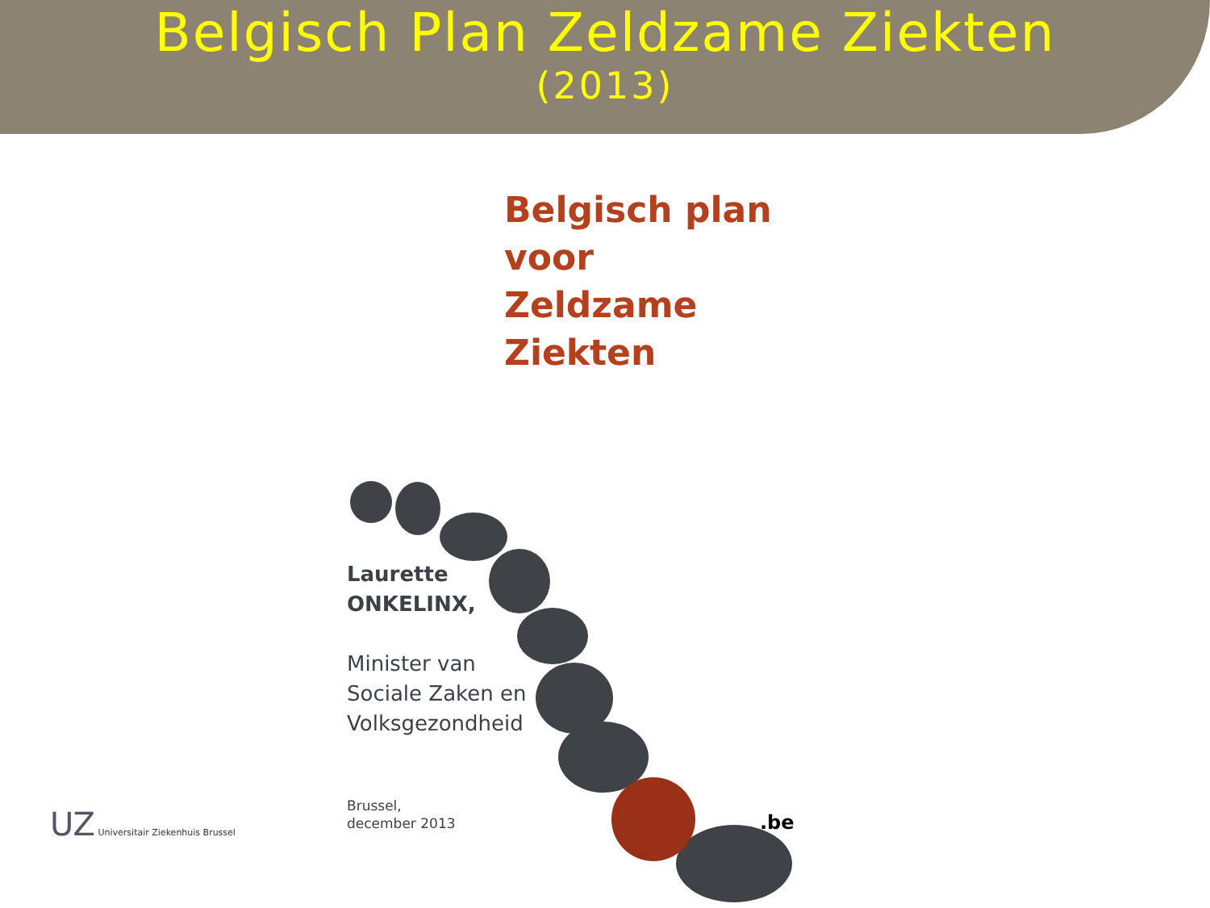Belgisch Plan Zeldzame Ziekten
(2013)
Belgisch plan
voor Zeldzame
Ziekten
Laurette
ONKELINX,
Minister van
Sociale Zaken en
Volksgezondheid
Brussel,
december 2013
.be
UZ Universitair Ziekenhuis Brussel